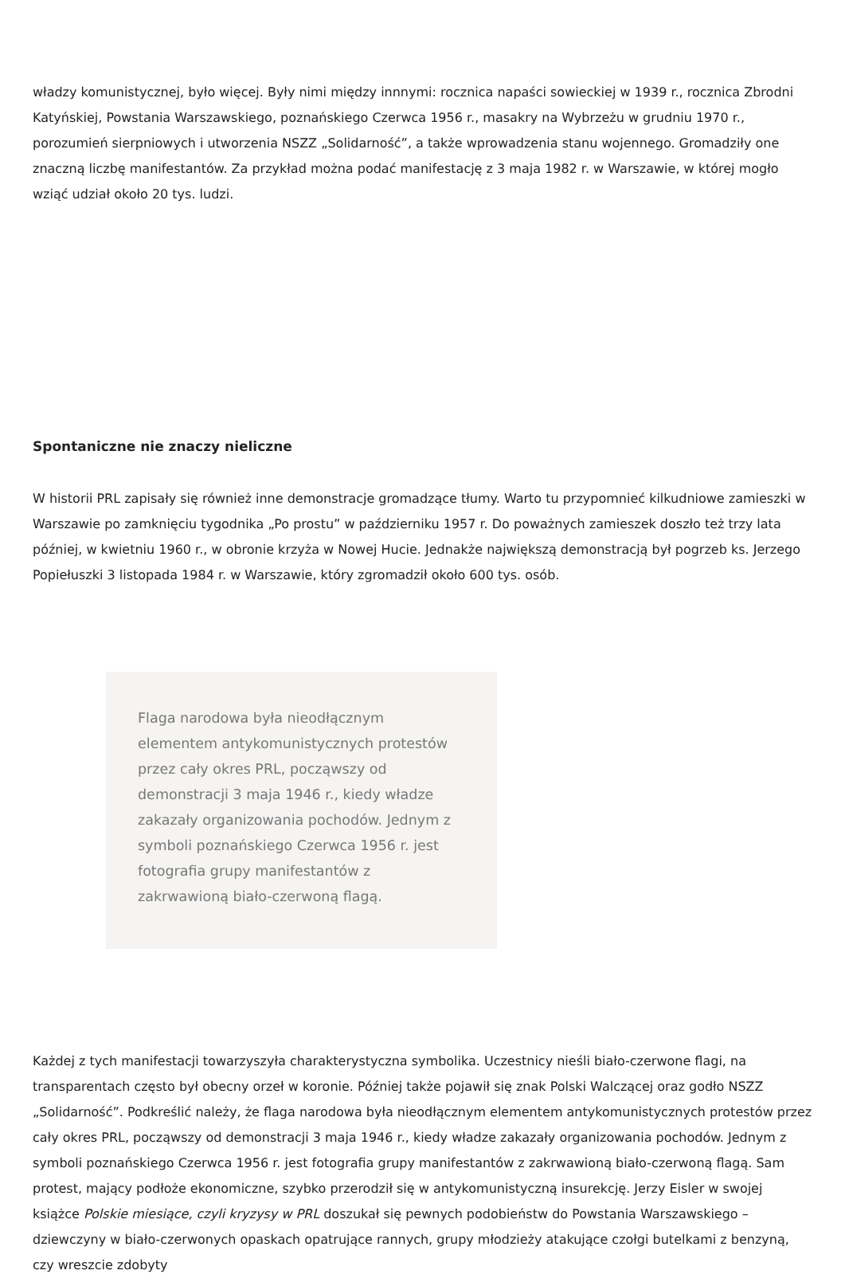władzy komunistycznej, było więcej. Były nimi między innnymi: rocznica napaści sowieckiej w 1939 r., rocznica Zbrodni Katyńskiej, Powstania Warszawskiego, poznańskiego Czerwca 1956 r., masakry na Wybrzeżu w grudniu 1970 r., porozumień sierpniowych i utworzenia NSZZ „Solidarność”, a także wprowadzenia stanu wojennego. Gromadziły one znaczną liczbę manifestantów. Za przykład można podać manifestację z 3 maja 1982 r. w Warszawie, w której mogło wziąć udział około 20 tys. ludzi.
Spontaniczne nie znaczy nieliczne
W historii PRL zapisały się również inne demonstracje gromadzące tłumy. Warto tu przypomnieć kilkudniowe zamieszki w Warszawie po zamknięciu tygodnika „Po prostu” w październiku 1957 r. Do poważnych zamieszek doszło też trzy lata później, w kwietniu 1960 r., w obronie krzyża w Nowej Hucie. Jednakże największą demonstracją był pogrzeb ks. Jerzego Popiełuszki 3 listopada 1984 r. w Warszawie, który zgromadził około 600 tys. osób.
Flaga narodowa była nieodłącznym elementem antykomunistycznych protestów przez cały okres PRL, począwszy od demonstracji 3 maja 1946 r., kiedy władze zakazały organizowania pochodów. Jednym z symboli poznańskiego Czerwca 1956 r. jest fotografia grupy manifestantów z zakrwawioną biało-czerwoną flagą.
Każdej z tych manifestacji towarzyszyła charakterystyczna symbolika. Uczestnicy nieśli biało-czerwone flagi, na transparentach często był obecny orzeł w koronie. Później także pojawił się znak Polski Walczącej oraz godło NSZZ „Solidarność”. Podkreślić należy, że flaga narodowa była nieodłącznym elementem antykomunistycznych protestów przez cały okres PRL, począwszy od demonstracji 3 maja 1946 r., kiedy władze zakazały organizowania pochodów. Jednym z symboli poznańskiego Czerwca 1956 r. jest fotografia grupy manifestantów z zakrwawioną biało-czerwoną flagą. Sam protest, mający podłoże ekonomiczne, szybko przerodził się w antykomunistyczną insurekcję. Jerzy Eisler w swojej książce Polskie miesiące, czyli kryzysy w PRL doszukał się pewnych podobieństw do Powstania Warszawskiego – dziewczyny w biało-czerwonych opaskach opatrujące rannych, grupy młodzieży atakujące czołgi butelkami z benzyną, czy wreszcie zdobyty